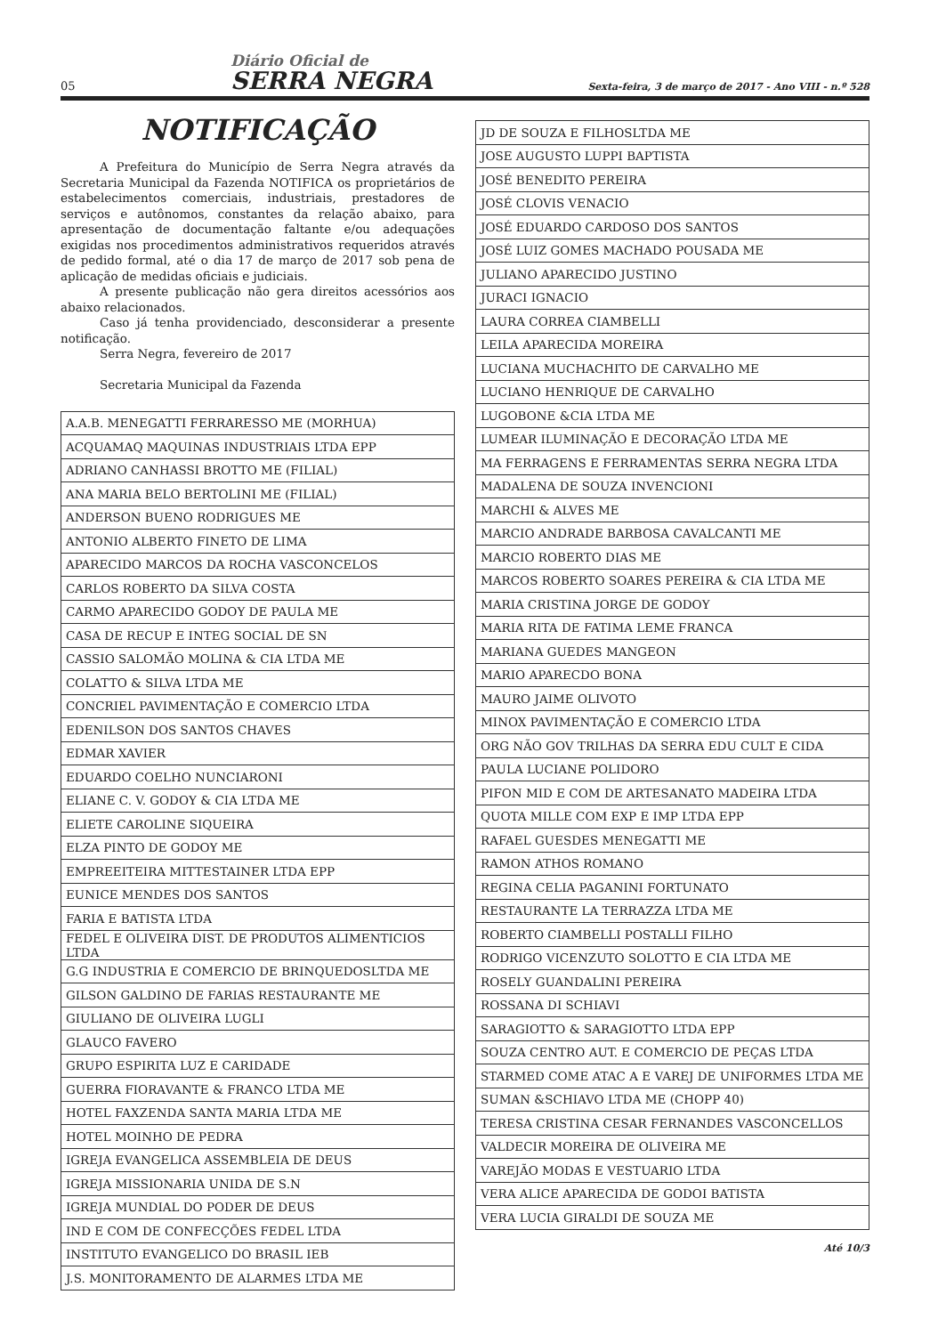05
Diário Oficial de
SERRA NEGRA
Sexta-feira, 3 de março de 2017 - Ano VIII - n.º 528
NOTIFICAÇÃO
A Prefeitura do Município de Serra Negra através da Secretaria Municipal da Fazenda NOTIFICA os proprietários de estabelecimentos comerciais, industriais, prestadores de serviços e autônomos, constantes da relação abaixo, para apresentação de documentação faltante e/ou adequações exigidas nos procedimentos administrativos requeridos através de pedido formal, até o dia 17 de março de 2017 sob pena de aplicação de medidas oficiais e judiciais.
A presente publicação não gera direitos acessórios aos abaixo relacionados.
Caso já tenha providenciado, desconsiderar a presente notificação.
Serra Negra, fevereiro de 2017
Secretaria Municipal da Fazenda
| A.A.B. MENEGATTI FERRARESSO ME (MORHUA) |
| ACQUAMAQ MAQUINAS INDUSTRIAIS LTDA EPP |
| ADRIANO CANHASSI BROTTO ME (FILIAL) |
| ANA MARIA BELO BERTOLINI ME (FILIAL) |
| ANDERSON BUENO RODRIGUES ME |
| ANTONIO ALBERTO FINETO DE LIMA |
| APARECIDO MARCOS DA ROCHA VASCONCELOS |
| CARLOS ROBERTO DA SILVA COSTA |
| CARMO APARECIDO GODOY DE PAULA ME |
| CASA DE RECUP E INTEG SOCIAL DE SN |
| CASSIO SALOMÃO MOLINA & CIA LTDA ME |
| COLATTO & SILVA LTDA ME |
| CONCRIEL PAVIMENTAÇÃO E COMERCIO LTDA |
| EDENILSON DOS SANTOS CHAVES |
| EDMAR XAVIER |
| EDUARDO COELHO NUNCIARONI |
| ELIANE C. V. GODOY & CIA LTDA ME |
| ELIETE CAROLINE SIQUEIRA |
| ELZA PINTO DE GODOY ME |
| EMPREEITEIRA MITTESTAINER LTDA EPP |
| EUNICE MENDES DOS SANTOS |
| FARIA E BATISTA LTDA |
| FEDEL E OLIVEIRA DIST. DE PRODUTOS ALIMENTICIOS LTDA |
| G.G INDUSTRIA E COMERCIO DE BRINQUEDOSLTDA ME |
| GILSON GALDINO DE FARIAS RESTAURANTE ME |
| GIULIANO DE OLIVEIRA LUGLI |
| GLAUCO FAVERO |
| GRUPO ESPIRITA LUZ E CARIDADE |
| GUERRA FIORAVANTE & FRANCO LTDA ME |
| HOTEL FAXZENDA SANTA MARIA LTDA ME |
| HOTEL MOINHO DE PEDRA |
| IGREJA EVANGELICA ASSEMBLEIA DE DEUS |
| IGREJA MISSIONARIA UNIDA DE S.N |
| IGREJA MUNDIAL DO PODER DE DEUS |
| IND E COM DE CONFECÇÕES FEDEL LTDA |
| INSTITUTO EVANGELICO DO BRASIL IEB |
| J.S. MONITORAMENTO DE ALARMES LTDA ME |
| JD DE SOUZA E FILHOSLTDA ME |
| JOSE AUGUSTO LUPPI BAPTISTA |
| JOSÉ BENEDITO PEREIRA |
| JOSÉ CLOVIS VENACIO |
| JOSÉ EDUARDO CARDOSO DOS SANTOS |
| JOSÉ LUIZ GOMES MACHADO POUSADA ME |
| JULIANO APARECIDO JUSTINO |
| JURACI IGNACIO |
| LAURA CORREA CIAMBELLI |
| LEILA APARECIDA MOREIRA |
| LUCIANA MUCHACHITO DE CARVALHO ME |
| LUCIANO HENRIQUE DE CARVALHO |
| LUGOBONE &CIA LTDA ME |
| LUMEAR ILUMINAÇÃO E DECORAÇÃO LTDA ME |
| MA FERRAGENS E FERRAMENTAS SERRA NEGRA LTDA |
| MADALENA DE SOUZA INVENCIONI |
| MARCHI & ALVES ME |
| MARCIO ANDRADE BARBOSA CAVALCANTI ME |
| MARCIO ROBERTO DIAS ME |
| MARCOS ROBERTO SOARES PEREIRA & CIA LTDA ME |
| MARIA CRISTINA JORGE DE GODOY |
| MARIA RITA DE FATIMA LEME FRANCA |
| MARIANA GUEDES MANGEON |
| MARIO APARECDO BONA |
| MAURO JAIME OLIVOTO |
| MINOX PAVIMENTAÇÃO E COMERCIO LTDA |
| ORG NÃO GOV TRILHAS DA SERRA EDU CULT E CIDA |
| PAULA LUCIANE POLIDORO |
| PIFON MID E COM DE ARTESANATO MADEIRA LTDA |
| QUOTA MILLE COM EXP E IMP LTDA EPP |
| RAFAEL GUESDES MENEGATTI ME |
| RAMON ATHOS ROMANO |
| REGINA CELIA PAGANINI FORTUNATO |
| RESTAURANTE LA TERRAZZA LTDA ME |
| ROBERTO CIAMBELLI POSTALLI FILHO |
| RODRIGO VICENZUTO SOLOTTO E CIA LTDA ME |
| ROSELY GUANDALINI PEREIRA |
| ROSSANA DI SCHIAVI |
| SARAGIOTTO & SARAGIOTTO LTDA EPP |
| SOUZA CENTRO AUT. E COMERCIO DE PEÇAS LTDA |
| STARMED COME ATAC A E VAREJ DE UNIFORMES LTDA ME |
| SUMAN &SCHIAVO LTDA ME (CHOPP 40) |
| TERESA CRISTINA CESAR FERNANDES VASCONCELLOS |
| VALDECIR MOREIRA DE OLIVEIRA ME |
| VAREJÃO MODAS E VESTUARIO LTDA |
| VERA ALICE APARECIDA DE GODOI BATISTA |
| VERA LUCIA GIRALDI DE SOUZA ME |
Até 10/3